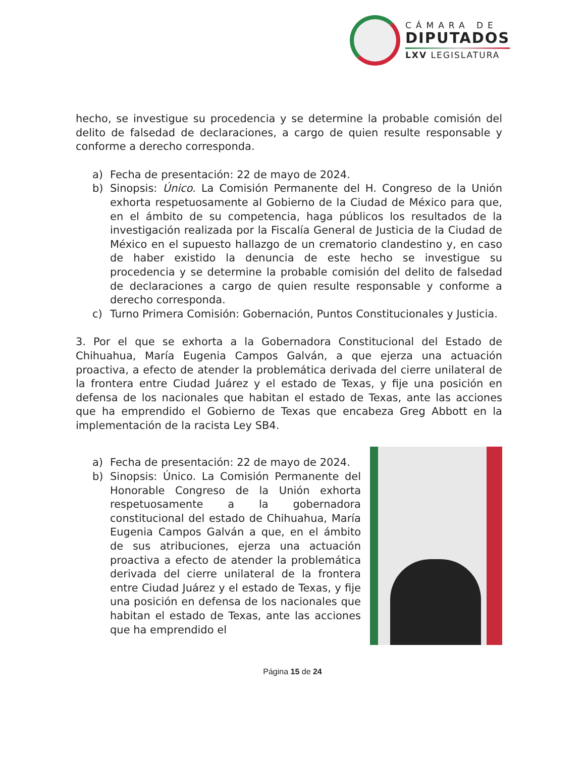CÁMARA DE
DIPUTADOS
LXV LEGISLATURA
hecho, se investigue su procedencia y se determine la probable comisión del delito de falsedad de declaraciones, a cargo de quien resulte responsable y conforme a derecho corresponda.
a) Fecha de presentación: 22 de mayo de 2024.
b) Sinopsis: Único. La Comisión Permanente del H. Congreso de la Unión exhorta respetuosamente al Gobierno de la Ciudad de México para que, en el ámbito de su competencia, haga públicos los resultados de la investigación realizada por la Fiscalía General de Justicia de la Ciudad de México en el supuesto hallazgo de un crematorio clandestino y, en caso de haber existido la denuncia de este hecho se investigue su procedencia y se determine la probable comisión del delito de falsedad de declaraciones a cargo de quien resulte responsable y conforme a derecho corresponda.
c) Turno Primera Comisión: Gobernación, Puntos Constitucionales y Justicia.
3. Por el que se exhorta a la Gobernadora Constitucional del Estado de Chihuahua, María Eugenia Campos Galván, a que ejerza una actuación proactiva, a efecto de atender la problemática derivada del cierre unilateral de la frontera entre Ciudad Juárez y el estado de Texas, y fije una posición en defensa de los nacionales que habitan el estado de Texas, ante las acciones que ha emprendido el Gobierno de Texas que encabeza Greg Abbott en la implementación de la racista Ley SB4.
a) Fecha de presentación: 22 de mayo de 2024.
b) Sinopsis: Único. La Comisión Permanente del Honorable Congreso de la Unión exhorta respetuosamente a la gobernadora constitucional del estado de Chihuahua, María Eugenia Campos Galván a que, en el ámbito de sus atribuciones, ejerza una actuación proactiva a efecto de atender la problemática derivada del cierre unilateral de la frontera entre Ciudad Juárez y el estado de Texas, y fije una posición en defensa de los nacionales que habitan el estado de Texas, ante las acciones que ha emprendido el
Página 15 de 24